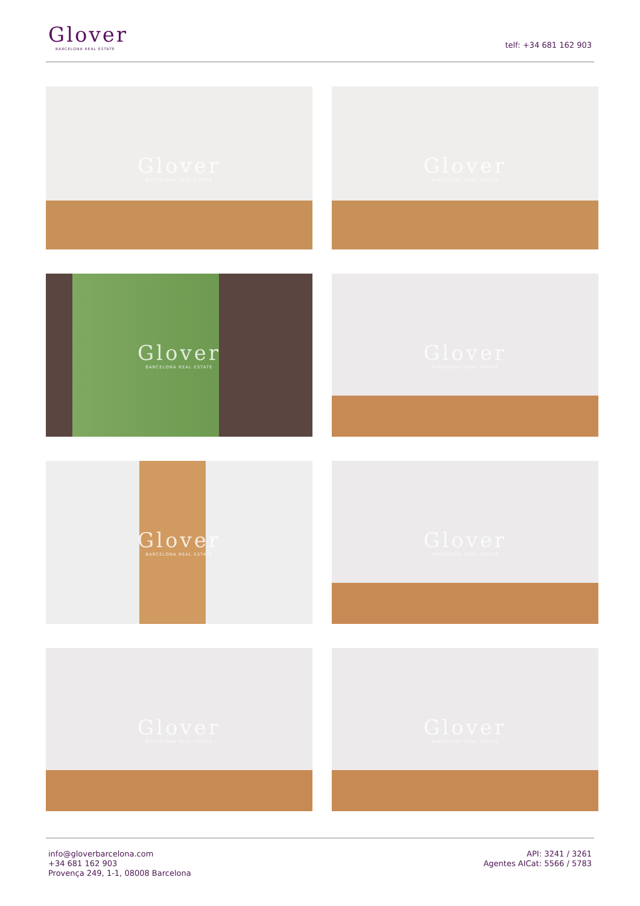Glover
BARCELONA REAL ESTATE
telf: +34 681 162 903
Glover
BARCELONA REAL ESTATE
Glover
BARCELONA REAL ESTATE
Glover
BARCELONA REAL ESTATE
Glover
BARCELONA REAL ESTATE
Glover
BARCELONA REAL ESTATE
Glover
BARCELONA REAL ESTATE
Glover
BARCELONA REAL ESTATE
Glover
BARCELONA REAL ESTATE
info@gloverbarcelona.com
+34 681 162 903
Provença 249, 1-1, 08008 Barcelona
API: 3241 / 3261
Agentes AICat: 5566 / 5783